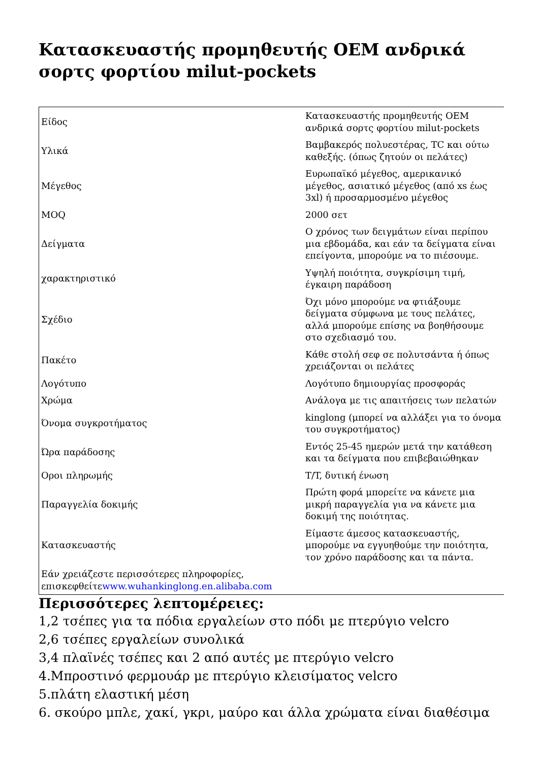Κατασκευαστής προμηθευτής OEM ανδρικά σορτς φορτίου milut-pockets
| Είδος | Κατασκευαστής προμηθευτής OEM ανδρικά σορτς φορτίου milut-pockets |
| Υλικά | Βαμβακερός πολυεστέρας, TC και ούτω καθεξής. (όπως ζητούν οι πελάτες) |
| Μέγεθος | Ευρωπαϊκό μέγεθος, αμερικανικό μέγεθος, ασιατικό μέγεθος (από xs έως 3xl) ή προσαρμοσμένο μέγεθος |
| MOQ | 2000 σετ |
| Δείγματα | Ο χρόνος των δειγμάτων είναι περίπου μια εβδομάδα, και εάν τα δείγματα είναι επείγοντα, μπορούμε να το πιέσουμε. |
| χαρακτηριστικό | Υψηλή ποιότητα, συγκρίσιμη τιμή, έγκαιρη παράδοση |
| Σχέδιο | Όχι μόνο μπορούμε να φτιάξουμε δείγματα σύμφωνα με τους πελάτες, αλλά μπορούμε επίσης να βοηθήσουμε στο σχεδιασμό του. |
| Πακέτο | Κάθε στολή σεφ σε πολυτσάντα ή όπως χρειάζονται οι πελάτες |
| Λογότυπο | Λογότυπο δημιουργίας προσφοράς |
| Χρώμα | Ανάλογα με τις απαιτήσεις των πελατών |
| Όνομα συγκροτήματος | kinglong (μπορεί να αλλάξει για το όνομα του συγκροτήματος) |
| Ώρα παράδοσης | Εντός 25-45 ημερών μετά την κατάθεση και τα δείγματα που επιβεβαιώθηκαν |
| Οροι πληρωμής | T/T, δυτική ένωση |
| Παραγγελία δοκιμής | Πρώτη φορά μπορείτε να κάνετε μια μικρή παραγγελία για να κάνετε μια δοκιμή της ποιότητας. |
| Κατασκευαστής | Είμαστε άμεσος κατασκευαστής, μπορούμε να εγγυηθούμε την ποιότητα, τον χρόνο παράδοσης και τα πάντα. |
| Εάν χρειάζεστε περισσότερες πληροφορίες, επισκεφθείτε www.wuhankinglong.en.alibaba.com | |
Περισσότερες λεπτομέρειες:
1,2 τσέπες για τα πόδια εργαλείων στο πόδι με πτερύγιο velcro
2,6 τσέπες εργαλείων συνολικά
3,4 πλαϊνές τσέπες και 2 από αυτές με πτερύγιο velcro
4.Μπροστινό φερμουάρ με πτερύγιο κλεισίματος velcro
5.πλάτη ελαστική μέση
6. σκούρο μπλε, χακί, γκρι, μαύρο και άλλα χρώματα είναι διαθέσιμα